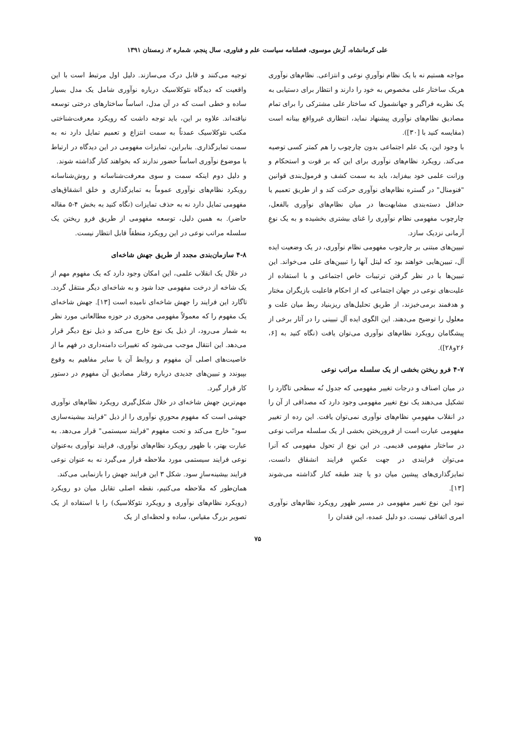علی کرمانشاه، آرش موسوی، فصلنامه سیاست علم و فناوری، سال پنجم، شماره ۲، زمستان ۱۳۹۱
مواجه هستیم نه با یک نظام نوآوریِ نوعی و انتزاعی. نظام‌های نوآوری هریک ساختار علی مخصوص به خود را دارند و انتظار برای دستیابی به یک نظریه فراگیر و جهانشمول که ساختار علی مشترکی را برای تمام مصادیق نظام‌های نوآوری پیشنهاد نماید، انتظاری غیرواقع بینانه است (مقایسه کنید با [۳۰]).
با وجود این، یک علم اجتماعی بدون چارچوب را هم کمتر کسی توصیه می‌کند. رویکرد نظام‌های نوآوری برای این که بر قوت و استحکام و وزانت علمی خود بیفزاید، باید به سمت کشف و فرمول‌بندی قوانین "فنومنال" در گستره نظام‌های نوآوری حرکت کند و از طریق تعمیم یا حداقل دسته‌بندی مشابهت‌ها در میان نظام‌های نوآوری بالفعل، چارچوب مفهومی نظام نوآوری را غنای بیشتری بخشیده و به یک نوعِ آرمانی نزدیک سازد.
تبیین‌های مبتنی بر چارچوب مفهومی نظام نوآوری، در یک وضعیت ایده آل، تبیین‌هایی خواهند بود که لیتل آنها را تبیین‌های علی می‌خواند. این تبیین‌ها با در نظر گرفتن ترتیبات خاص اجتماعی و با استفاده از علیت‌های نوعی در جهان اجتماعی که از احکام فاعلیت بازیگران مختار و هدفمند برمی‌خیزند، از طریق تحلیل‌های ریزبنیاد ربط میان علت و معلول را توضیح می‌دهند. این الگوی ایده آل تبیینی را در آثار برخی از پیشگامان رویکرد نظام‌های نوآوری می‌توان یافت (نگاه کنید به [۶، ۲۶و۲۸]).
۴-۷ فرو ریختن بخشی از یک سلسله مراتب نوعی
در میان اصناف و درجات تغییر مفهومی که جدول نُه سطحی تاگارد را تشکیل می‌دهند یک نوع تغییر مفهومی وجود دارد که مصداقی از آن را در انقلاب مفهومیِ نظام‌های نوآوری نمی‌توان یافت. این رده از تغییر مفهومی عبارت است از فروریختن بخشی از یک سلسله مراتب نوعی در ساختار مفهومی قدیمی. در این نوع از تحول مفهومی که آنرا می‌توان فرایندی در جهت عکسِ فرایند انشقاق دانست، تمایزگذاری‌های پیشین میان دو یا چند طبقه کنار گذاشته می‌شوند [۱۳].
نبود این نوع تغییر مفهومی در مسیر ظهور رویکرد نظام‌های نوآوری امری اتفاقی نیست. دو دلیل عمده، این فقدان را
توجیه می‌کنند و قابل درک می‌سازند. دلیل اول مرتبط است با این واقعیت که دیدگاه نئوکلاسیک درباره نوآوری شامل یک مدل بسیار ساده و خطی است که در آن مدل، اساساً ساختارهای درختی توسعه نیافته‌اند. علاوه بر این، باید توجه داشت که رویکرد معرفت‌شناختی مکتب نئوکلاسیک عمدتاً به سمت انتزاع و تعمیم تمایل دارد نه به سمت تمایزگذاری. بنابراین، تمایزات مفهومی در این دیدگاه در ارتباط با موضوع نوآوری اساساً حضور ندارند که بخواهند کنار گذاشته شوند.
و دلیل دوم اینکه سمت و سوی معرفت‌شناسانه و روش‌شناسانه رویکرد نظام‌های نوآوری عموماً به تمایزگذاری و خلق انشقاق‌های مفهومی تمایل دارد نه به حذف تمایزات (نگاه کنید به بخش ۴-۵ مقاله حاضر). به همین دلیل، توسعه مفهومی از طریق فرو ریختن یک سلسله مراتب نوعی در این رویکرد منطقاً قابل انتظار نیست.
۴-۸ سازمان‌بندی مجدد از طریق جهش شاخه‌ای
در خلال یک انقلاب علمی، این امکان وجود دارد که یک مفهوم مهم از یک شاخه از درخت مفهومی جدا شود و به شاخه‌ای دیگر منتقل گردد. تاگارد این فرایند را جهش شاخه‌ای نامیده است [۱۳]. جهش شاخه‌ای یک مفهوم را که معمولاً مفهومی محوری در حوزه مطالعاتی مورد نظر به شمار می‌رود، از ذیل یک نوع خارج می‌کند و ذیل نوع دیگر قرار می‌دهد. این انتقال موجب می‌شود که تغییرات دامنه‌داری در فهم ما از خاصیت‌های اصلی آن مفهوم و روابط آن با سایر مفاهیم به وقوع بپیوندد و تبیین‌های جدیدی درباره رفتار مصادیق آن مفهوم در دستور کار قرار گیرد.
مهم‌ترین جهش شاخه‌ای در خلال شکل‌گیری رویکرد نظام‌های نوآوری جهشی است که مفهوم محوریِ نوآوری را از ذیل "فرایند بیشینه‌سازی سود" خارج می‌کند و تحت مفهوم "فرایند سیستمی" قرار می‌دهد. به عبارت بهتر، با ظهور رویکرد نظام‌های نوآوری، فرایند نوآوری به‌عنوان نوعی فرایند سیستمی مورد ملاحظه قرار می‌گیرد نه به عنوان نوعی فرایند بیشینه‌سازِ سود. شکل ۳ این فرایند جهش را بازنمایی می‌کند.
همان‌طور که ملاحظه می‌کنیم، نقطه اصلی تقابل میان دو رویکرد (رویکرد نظام‌های نوآوری و رویکرد نئوکلاسیک) را با استفاده از یک تصویر بزرگ مقیاس، ساده و لحظه‌ای از یک
۷۵